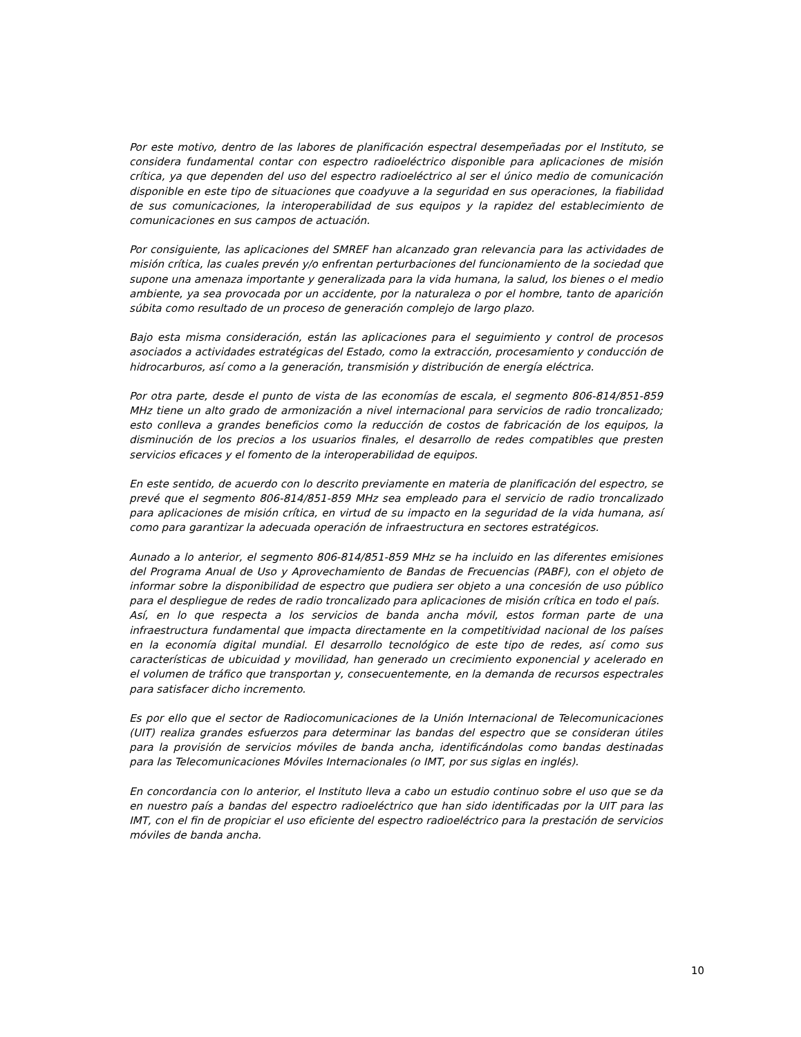Por este motivo, dentro de las labores de planificación espectral desempeñadas por el Instituto, se considera fundamental contar con espectro radioeléctrico disponible para aplicaciones de misión crítica, ya que dependen del uso del espectro radioeléctrico al ser el único medio de comunicación disponible en este tipo de situaciones que coadyuve a la seguridad en sus operaciones, la fiabilidad de sus comunicaciones, la interoperabilidad de sus equipos y la rapidez del establecimiento de comunicaciones en sus campos de actuación.
Por consiguiente, las aplicaciones del SMREF han alcanzado gran relevancia para las actividades de misión crítica, las cuales prevén y/o enfrentan perturbaciones del funcionamiento de la sociedad que supone una amenaza importante y generalizada para la vida humana, la salud, los bienes o el medio ambiente, ya sea provocada por un accidente, por la naturaleza o por el hombre, tanto de aparición súbita como resultado de un proceso de generación complejo de largo plazo.
Bajo esta misma consideración, están las aplicaciones para el seguimiento y control de procesos asociados a actividades estratégicas del Estado, como la extracción, procesamiento y conducción de hidrocarburos, así como a la generación, transmisión y distribución de energía eléctrica.
Por otra parte, desde el punto de vista de las economías de escala, el segmento 806-814/851-859 MHz tiene un alto grado de armonización a nivel internacional para servicios de radio troncalizado; esto conlleva a grandes beneficios como la reducción de costos de fabricación de los equipos, la disminución de los precios a los usuarios finales, el desarrollo de redes compatibles que presten servicios eficaces y el fomento de la interoperabilidad de equipos.
En este sentido, de acuerdo con lo descrito previamente en materia de planificación del espectro, se prevé que el segmento 806-814/851-859 MHz sea empleado para el servicio de radio troncalizado para aplicaciones de misión crítica, en virtud de su impacto en la seguridad de la vida humana, así como para garantizar la adecuada operación de infraestructura en sectores estratégicos.
Aunado a lo anterior, el segmento 806-814/851-859 MHz se ha incluido en las diferentes emisiones del Programa Anual de Uso y Aprovechamiento de Bandas de Frecuencias (PABF), con el objeto de informar sobre la disponibilidad de espectro que pudiera ser objeto a una concesión de uso público para el despliegue de redes de radio troncalizado para aplicaciones de misión crítica en todo el país.
Así, en lo que respecta a los servicios de banda ancha móvil, estos forman parte de una infraestructura fundamental que impacta directamente en la competitividad nacional de los países en la economía digital mundial. El desarrollo tecnológico de este tipo de redes, así como sus características de ubicuidad y movilidad, han generado un crecimiento exponencial y acelerado en el volumen de tráfico que transportan y, consecuentemente, en la demanda de recursos espectrales para satisfacer dicho incremento.
Es por ello que el sector de Radiocomunicaciones de la Unión Internacional de Telecomunicaciones (UIT) realiza grandes esfuerzos para determinar las bandas del espectro que se consideran útiles para la provisión de servicios móviles de banda ancha, identificándolas como bandas destinadas para las Telecomunicaciones Móviles Internacionales (o IMT, por sus siglas en inglés).
En concordancia con lo anterior, el Instituto lleva a cabo un estudio continuo sobre el uso que se da en nuestro país a bandas del espectro radioeléctrico que han sido identificadas por la UIT para las IMT, con el fin de propiciar el uso eficiente del espectro radioeléctrico para la prestación de servicios móviles de banda ancha.
10